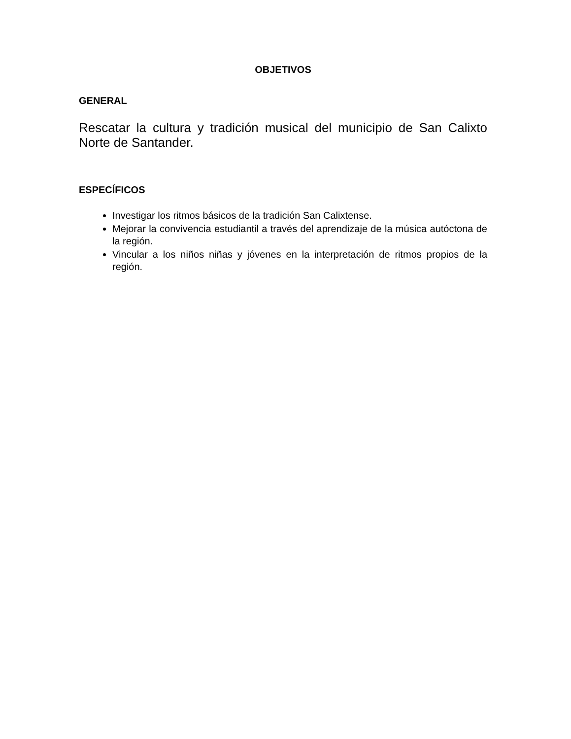OBJETIVOS
GENERAL
Rescatar la cultura y tradición musical del municipio de San Calixto Norte de Santander.
ESPECÍFICOS
Investigar los ritmos básicos de la tradición San Calixtense.
Mejorar la convivencia estudiantil a través del aprendizaje de la música autóctona de la región.
Vincular a los niños niñas y jóvenes en la interpretación de ritmos propios de la región.